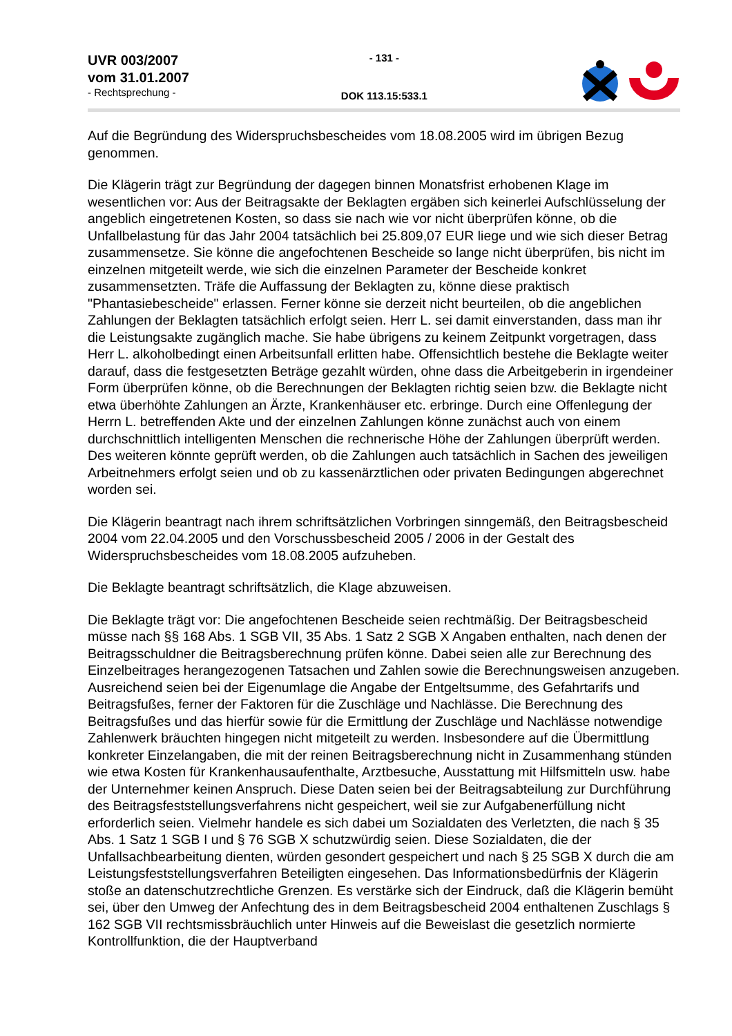UVR 003/2007
vom 31.01.2007
- Rechtsprechung -
- 131 -
DOK 113.15:533.1
Auf die Begründung des Widerspruchsbescheides vom 18.08.2005 wird im übrigen Bezug genommen.
Die Klägerin trägt zur Begründung der dagegen binnen Monatsfrist erhobenen Klage im wesentlichen vor: Aus der Beitragsakte der Beklagten ergäben sich keinerlei Aufschlüsselung der angeblich eingetretenen Kosten, so dass sie nach wie vor nicht überprüfen könne, ob die Unfallbelastung für das Jahr 2004 tatsächlich bei 25.809,07 EUR liege und wie sich dieser Betrag zusammensetze. Sie könne die angefochtenen Bescheide so lange nicht überprüfen, bis nicht im einzelnen mitgeteilt werde, wie sich die einzelnen Parameter der Bescheide konkret zusammensetzten. Träfe die Auffassung der Beklagten zu, könne diese praktisch "Phantasiebescheide" erlassen. Ferner könne sie derzeit nicht beurteilen, ob die angeblichen Zahlungen der Beklagten tatsächlich erfolgt seien. Herr L. sei damit einverstanden, dass man ihr die Leistungsakte zugänglich mache. Sie habe übrigens zu keinem Zeitpunkt vorgetragen, dass Herr L. alkoholbedingt einen Arbeitsunfall erlitten habe. Offensichtlich bestehe die Beklagte weiter darauf, dass die festgesetzten Beträge gezahlt würden, ohne dass die Arbeitgeberin in irgendeiner Form überprüfen könne, ob die Berechnungen der Beklagten richtig seien bzw. die Beklagte nicht etwa überhöhte Zahlungen an Ärzte, Krankenhäuser etc. erbringe. Durch eine Offenlegung der Herrn L. betreffenden Akte und der einzelnen Zahlungen könne zunächst auch von einem durchschnittlich intelligenten Menschen die rechnerische Höhe der Zahlungen überprüft werden. Des weiteren könnte geprüft werden, ob die Zahlungen auch tatsächlich in Sachen des jeweiligen Arbeitnehmers erfolgt seien und ob zu kassenärztlichen oder privaten Bedingungen abgerechnet worden sei.
Die Klägerin beantragt nach ihrem schriftsätzlichen Vorbringen sinngemäß, den Beitragsbescheid 2004 vom 22.04.2005 und den Vorschussbescheid 2005 / 2006 in der Gestalt des Widerspruchsbescheides vom 18.08.2005 aufzuheben.
Die Beklagte beantragt schriftsätzlich, die Klage abzuweisen.
Die Beklagte trägt vor: Die angefochtenen Bescheide seien rechtmäßig. Der Beitragsbescheid müsse nach §§ 168 Abs. 1 SGB VII, 35 Abs. 1 Satz 2 SGB X Angaben enthalten, nach denen der Beitragsschuldner die Beitragsberechnung prüfen könne. Dabei seien alle zur Berechnung des Einzelbeitrages herangezogenen Tatsachen und Zahlen sowie die Berechnungsweisen anzugeben. Ausreichend seien bei der Eigenumlage die Angabe der Entgeltsumme, des Gefahrtarifs und Beitragsfußes, ferner der Faktoren für die Zuschläge und Nachlässe. Die Berechnung des Beitragsfußes und das hierfür sowie für die Ermittlung der Zuschläge und Nachlässe notwendige Zahlenwerk bräuchten hingegen nicht mitgeteilt zu werden. Insbesondere auf die Übermittlung konkreter Einzelangaben, die mit der reinen Beitragsberechnung nicht in Zusammenhang stünden wie etwa Kosten für Krankenhausaufenthalte, Arztbesuche, Ausstattung mit Hilfsmitteln usw. habe der Unternehmer keinen Anspruch. Diese Daten seien bei der Beitragsabteilung zur Durchführung des Beitragsfeststellungsverfahrens nicht gespeichert, weil sie zur Aufgabenerfüllung nicht erforderlich seien. Vielmehr handele es sich dabei um Sozialdaten des Verletzten, die nach § 35 Abs. 1 Satz 1 SGB I und § 76 SGB X schutzwürdig seien. Diese Sozialdaten, die der Unfallsachbearbeitung dienten, würden gesondert gespeichert und nach § 25 SGB X durch die am Leistungsfeststellungsverfahren Beteiligten eingesehen. Das Informationsbedürfnis der Klägerin stoße an datenschutzrechtliche Grenzen. Es verstärke sich der Eindruck, daß die Klägerin bemüht sei, über den Umweg der Anfechtung des in dem Beitragsbescheid 2004 enthaltenen Zuschlags § 162 SGB VII rechtsmissbräuchlich unter Hinweis auf die Beweislast die gesetzlich normierte Kontrollfunktion, die der Hauptverband